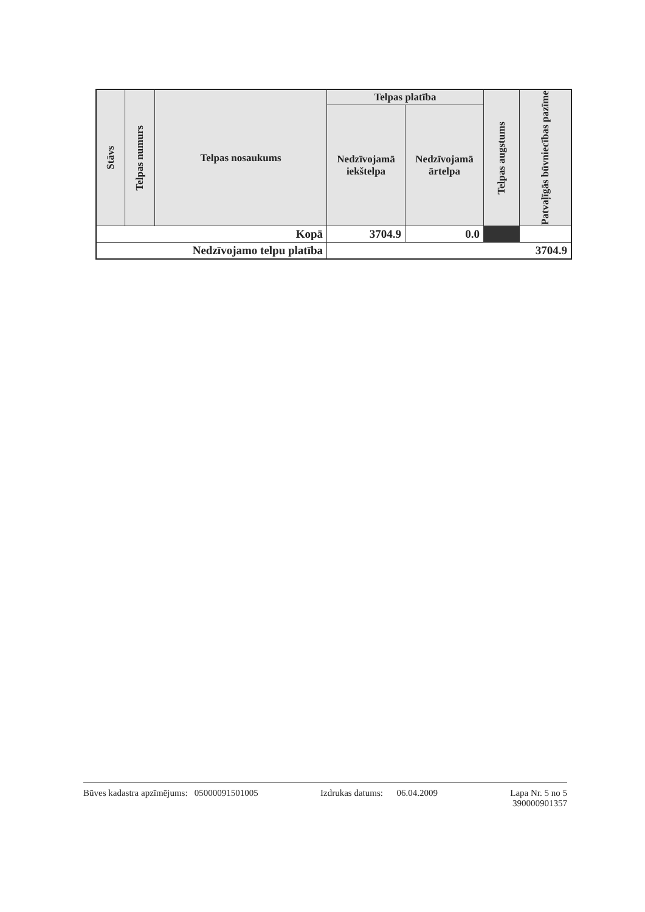| Stāvs | Telpas numurs | Telpas nosaukums | Telpas platība | | Telpas augstums | Patvaļīgās būvniecības pazīme |
| --- | --- | --- | --- | --- | --- | --- |
| | | | Nedzīvojamā iekštelpa | Nedzīvojamā ārtelpa | | |
| Kopā | | | 3704.9 | 0.0 | | |
| Nedzīvojamo telpu platība | | | 3704.9 | | | |
Būves kadastra apzīmējums: 05000091501005 Izdrukas datums: 06.04.2009
Lapa Nr. 5 no 5
390000901357